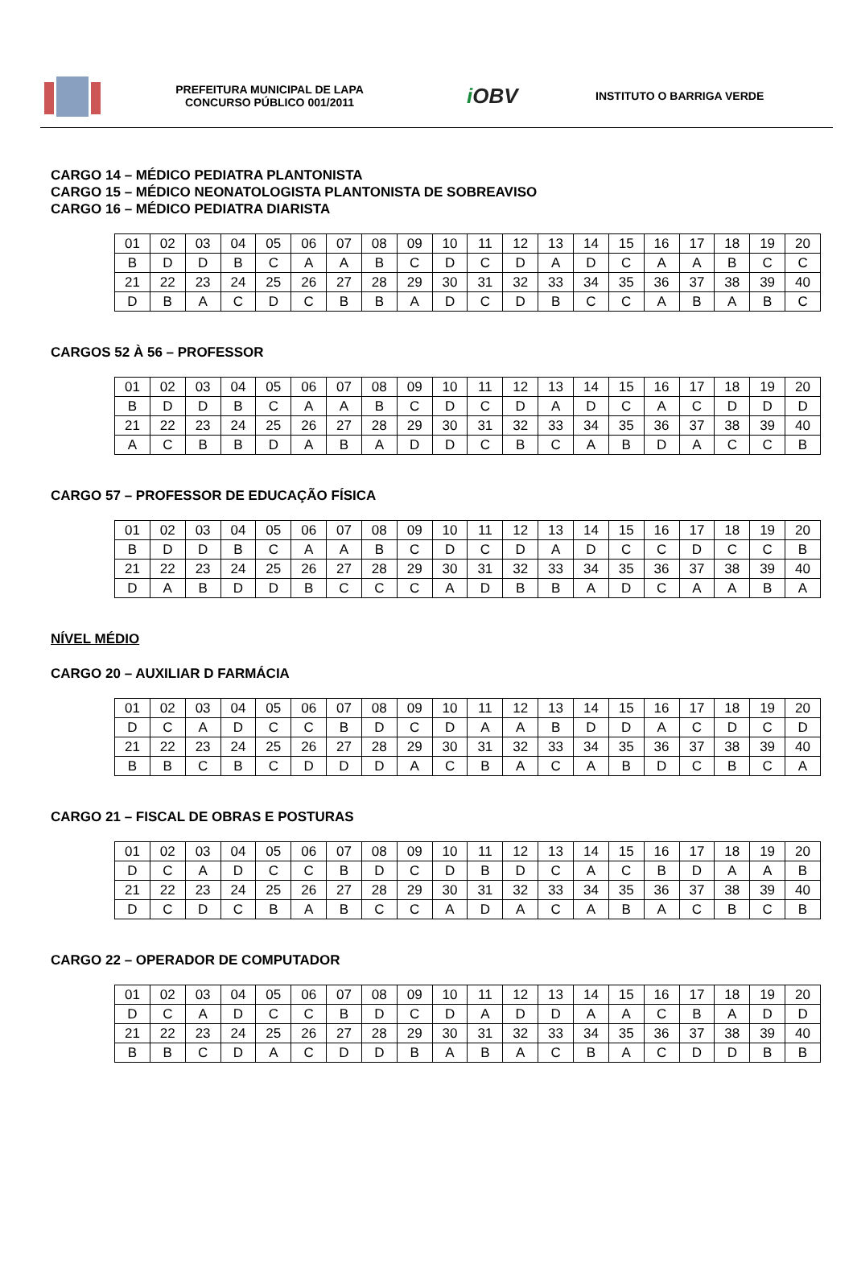PREFEITURA MUNICIPAL DE LAPA
CONCURSO PÚBLICO 001/2011
i OBV
INSTITUTO O BARRIGA VERDE
CARGO 14 – MÉDICO PEDIATRA PLANTONISTA
CARGO 15 – MÉDICO NEONATOLOGISTA PLANTONISTA DE SOBREAVISO
CARGO 16 – MÉDICO PEDIATRA DIARISTA
| 01 | 02 | 03 | 04 | 05 | 06 | 07 | 08 | 09 | 10 | 11 | 12 | 13 | 14 | 15 | 16 | 17 | 18 | 19 | 20 |
| B | D | D | B | C | A | A | B | C | D | C | D | A | D | C | A | A | B | C | C |
| 21 | 22 | 23 | 24 | 25 | 26 | 27 | 28 | 29 | 30 | 31 | 32 | 33 | 34 | 35 | 36 | 37 | 38 | 39 | 40 |
| D | B | A | C | D | C | B | B | A | D | C | D | B | C | C | A | B | A | B | C |
CARGOS 52 À 56 – PROFESSOR
| 01 | 02 | 03 | 04 | 05 | 06 | 07 | 08 | 09 | 10 | 11 | 12 | 13 | 14 | 15 | 16 | 17 | 18 | 19 | 20 |
| B | D | D | B | C | A | A | B | C | D | C | D | A | D | C | A | C | D | D | D |
| 21 | 22 | 23 | 24 | 25 | 26 | 27 | 28 | 29 | 30 | 31 | 32 | 33 | 34 | 35 | 36 | 37 | 38 | 39 | 40 |
| A | C | B | B | D | A | B | A | D | D | C | B | C | A | B | D | A | C | C | B |
CARGO 57 – PROFESSOR DE EDUCAÇÃO FÍSICA
| 01 | 02 | 03 | 04 | 05 | 06 | 07 | 08 | 09 | 10 | 11 | 12 | 13 | 14 | 15 | 16 | 17 | 18 | 19 | 20 |
| B | D | D | B | C | A | A | B | C | D | C | D | A | D | C | C | D | C | C | B |
| 21 | 22 | 23 | 24 | 25 | 26 | 27 | 28 | 29 | 30 | 31 | 32 | 33 | 34 | 35 | 36 | 37 | 38 | 39 | 40 |
| D | A | B | D | D | B | C | C | C | A | D | B | B | A | D | C | A | A | B | A |
NÍVEL MÉDIO
CARGO 20 – AUXILIAR D FARMÁCIA
| 01 | 02 | 03 | 04 | 05 | 06 | 07 | 08 | 09 | 10 | 11 | 12 | 13 | 14 | 15 | 16 | 17 | 18 | 19 | 20 |
| D | C | A | D | C | C | B | D | C | D | A | A | B | D | D | A | C | D | C | D |
| 21 | 22 | 23 | 24 | 25 | 26 | 27 | 28 | 29 | 30 | 31 | 32 | 33 | 34 | 35 | 36 | 37 | 38 | 39 | 40 |
| B | B | C | B | C | D | D | D | A | C | B | A | C | A | B | D | C | B | C | A |
CARGO 21 – FISCAL DE OBRAS E POSTURAS
| 01 | 02 | 03 | 04 | 05 | 06 | 07 | 08 | 09 | 10 | 11 | 12 | 13 | 14 | 15 | 16 | 17 | 18 | 19 | 20 |
| D | C | A | D | C | C | B | D | C | D | B | D | C | A | C | B | D | A | A | B |
| 21 | 22 | 23 | 24 | 25 | 26 | 27 | 28 | 29 | 30 | 31 | 32 | 33 | 34 | 35 | 36 | 37 | 38 | 39 | 40 |
| D | C | D | C | B | A | B | C | C | A | D | A | C | A | B | A | C | B | C | B |
CARGO 22 – OPERADOR DE COMPUTADOR
| 01 | 02 | 03 | 04 | 05 | 06 | 07 | 08 | 09 | 10 | 11 | 12 | 13 | 14 | 15 | 16 | 17 | 18 | 19 | 20 |
| D | C | A | D | C | C | B | D | C | D | A | D | D | A | A | C | B | A | D | D |
| 21 | 22 | 23 | 24 | 25 | 26 | 27 | 28 | 29 | 30 | 31 | 32 | 33 | 34 | 35 | 36 | 37 | 38 | 39 | 40 |
| B | B | C | D | A | C | D | D | B | A | B | A | C | B | A | C | D | D | B | B |